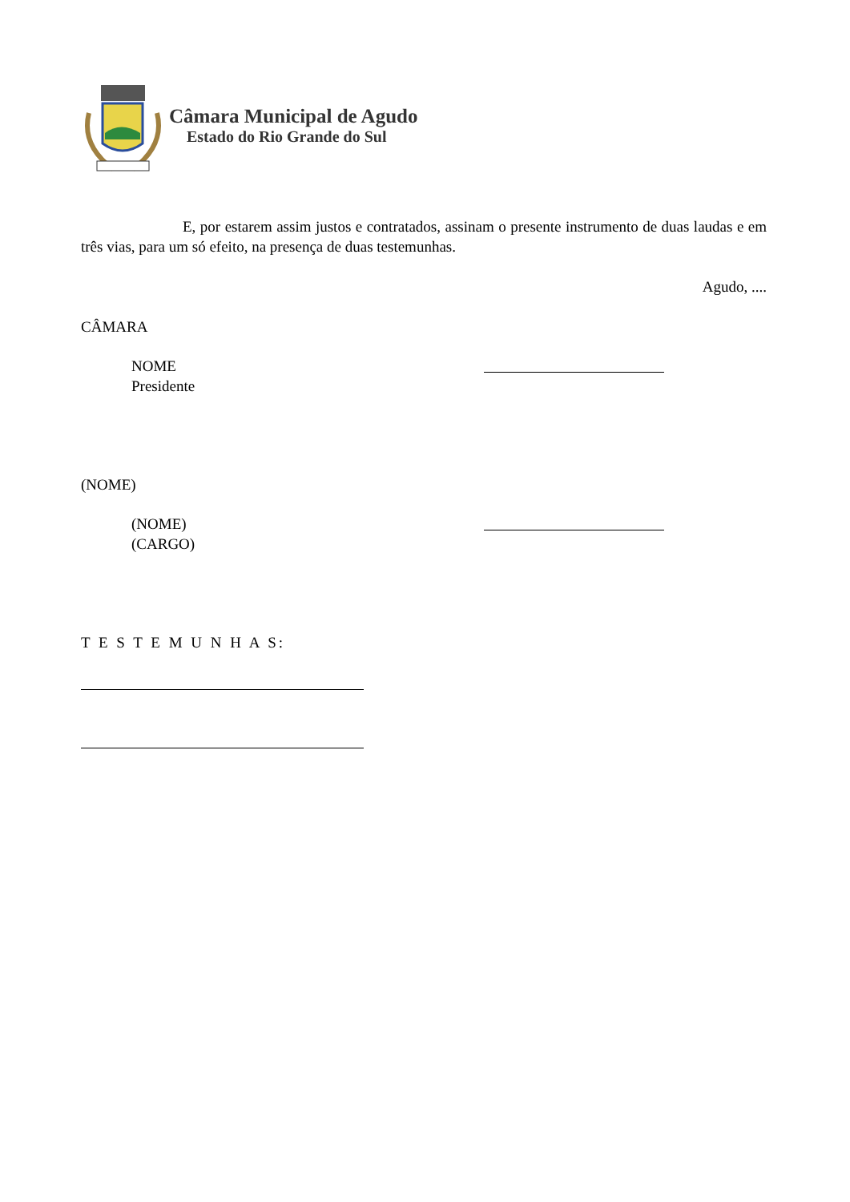Câmara Municipal de Agudo
Estado do Rio Grande do Sul
E, por estarem assim justos e contratados, assinam o presente instrumento de duas laudas e em três vias, para um só efeito, na presença de duas testemunhas.
Agudo, ....
CÂMARA
NOME
Presidente
(NOME)
(NOME)
(CARGO)
T E S T E M U N H A S: